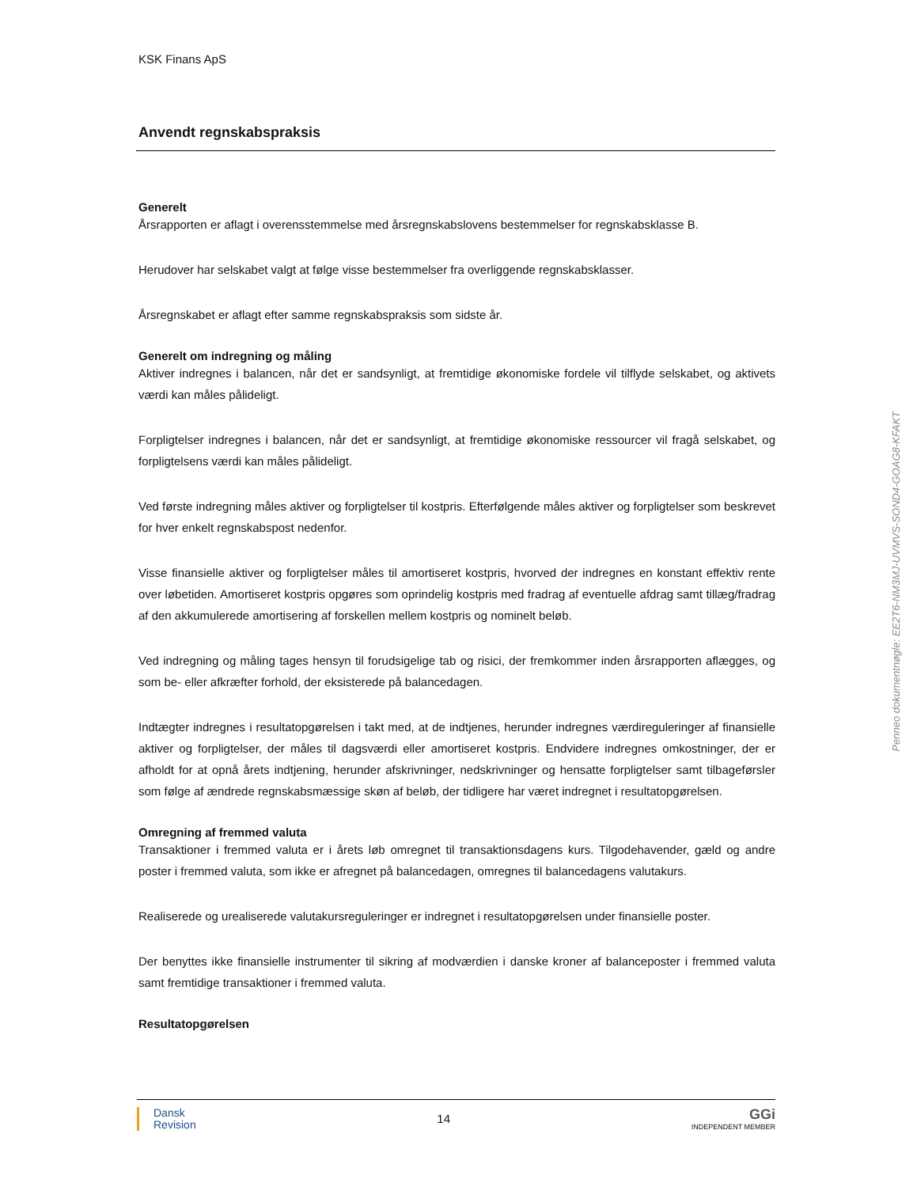KSK Finans ApS
Anvendt regnskabspraksis
Generelt
Årsrapporten er aflagt i overensstemmelse med årsregnskabslovens bestemmelser for regnskabsklasse B.
Herudover har selskabet valgt at følge visse bestemmelser fra overliggende regnskabsklasser.
Årsregnskabet er aflagt efter samme regnskabspraksis som sidste år.
Generelt om indregning og måling
Aktiver indregnes i balancen, når det er sandsynligt, at fremtidige økonomiske fordele vil tilflyde selskabet, og aktivets værdi kan måles pålideligt.
Forpligtelser indregnes i balancen, når det er sandsynligt, at fremtidige økonomiske ressourcer vil fragå selskabet, og forpligtelsens værdi kan måles pålideligt.
Ved første indregning måles aktiver og forpligtelser til kostpris. Efterfølgende måles aktiver og forpligtelser som beskrevet for hver enkelt regnskabspost nedenfor.
Visse finansielle aktiver og forpligtelser måles til amortiseret kostpris, hvorved der indregnes en konstant effektiv rente over løbetiden. Amortiseret kostpris opgøres som oprindelig kostpris med fradrag af eventuelle afdrag samt tillæg/fradrag af den akkumulerede amortisering af forskellen mellem kostpris og nominelt beløb.
Ved indregning og måling tages hensyn til forudsigelige tab og risici, der fremkommer inden årsrapporten aflægges, og som be- eller afkræfter forhold, der eksisterede på balancedagen.
Indtægter indregnes i resultatopgørelsen i takt med, at de indtjenes, herunder indregnes værdireguleringer af finansielle aktiver og forpligtelser, der måles til dagsværdi eller amortiseret kostpris. Endvidere indregnes omkostninger, der er afholdt for at opnå årets indtjening, herunder afskrivninger, nedskrivninger og hensatte forpligtelser samt tilbageførsler som følge af ændrede regnskabsmæssige skøn af beløb, der tidligere har været indregnet i resultatopgørelsen.
Omregning af fremmed valuta
Transaktioner i fremmed valuta er i årets løb omregnet til transaktionsdagens kurs. Tilgodehavender, gæld og andre poster i fremmed valuta, som ikke er afregnet på balancedagen, omregnes til balancedagens valutakurs.
Realiserede og urealiserede valutakursreguleringer er indregnet i resultatopgørelsen under finansielle poster.
Der benyttes ikke finansielle instrumenter til sikring af modværdien i danske kroner af balanceposter i fremmed valuta samt fremtidige transaktioner i fremmed valuta.
Resultatopgørelsen
Penneo dokumentnøgle: EE2T6-NM3MJ-UVMVS-SOND4-GOAG8-KFAKT
Dansk
Revision
14
GGi
INDEPENDENT MEMBER